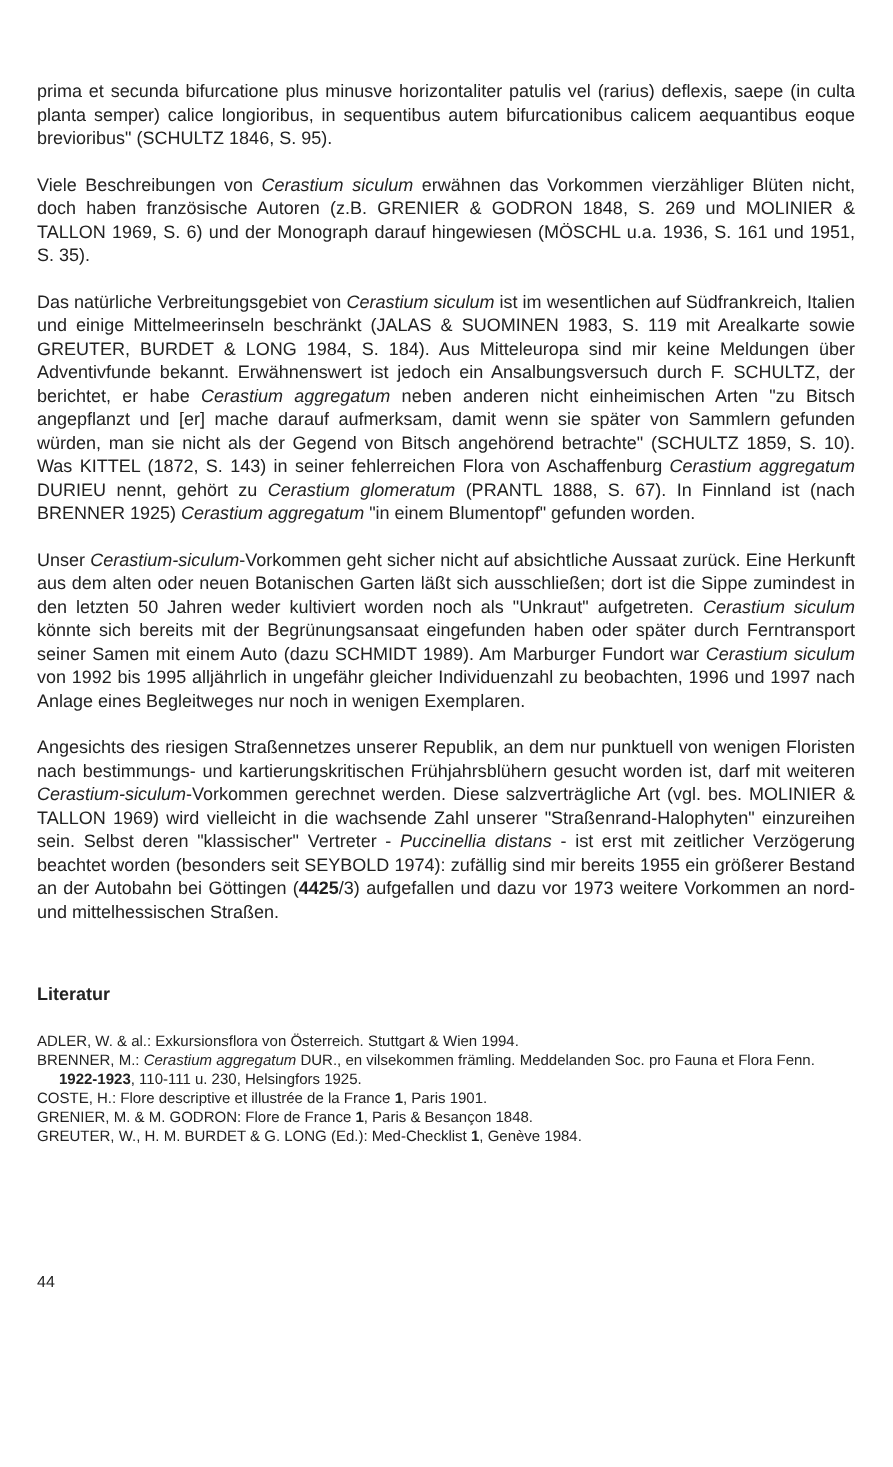prima et secunda bifurcatione plus minusve horizontaliter patulis vel (rarius) deflexis, saepe (in culta planta semper) calice longioribus, in sequentibus autem bifurcationibus calicem aequantibus eoque brevioribus" (SCHULTZ 1846, S. 95).
Viele Beschreibungen von Cerastium siculum erwähnen das Vorkommen vierzähliger Blüten nicht, doch haben französische Autoren (z.B. GRENIER & GODRON 1848, S. 269 und MOLINIER & TALLON 1969, S. 6) und der Monograph darauf hingewiesen (MÖSCHL u.a. 1936, S. 161 und 1951, S. 35).
Das natürliche Verbreitungsgebiet von Cerastium siculum ist im wesentlichen auf Südfrankreich, Italien und einige Mittelmeerinseln beschränkt (JALAS & SUOMINEN 1983, S. 119 mit Arealkarte sowie GREUTER, BURDET & LONG 1984, S. 184). Aus Mitteleuropa sind mir keine Meldungen über Adventivfunde bekannt. Erwähnenswert ist jedoch ein Ansalbungsversuch durch F. SCHULTZ, der berichtet, er habe Cerastium aggregatum neben anderen nicht einheimischen Arten "zu Bitsch angepflanzt und [er] mache darauf aufmerksam, damit wenn sie später von Sammlern gefunden würden, man sie nicht als der Gegend von Bitsch angehörend betrachte" (SCHULTZ 1859, S. 10). Was KITTEL (1872, S. 143) in seiner fehlerreichen Flora von Aschaffenburg Cerastium aggregatum DURIEU nennt, gehört zu Cerastium glomeratum (PRANTL 1888, S. 67). In Finnland ist (nach BRENNER 1925) Cerastium aggregatum "in einem Blumentopf" gefunden worden.
Unser Cerastium-siculum-Vorkommen geht sicher nicht auf absichtliche Aussaat zurück. Eine Herkunft aus dem alten oder neuen Botanischen Garten läßt sich ausschließen; dort ist die Sippe zumindest in den letzten 50 Jahren weder kultiviert worden noch als "Unkraut" aufgetreten. Cerastium siculum könnte sich bereits mit der Begrünungsansaat eingefunden haben oder später durch Ferntransport seiner Samen mit einem Auto (dazu SCHMIDT 1989). Am Marburger Fundort war Cerastium siculum von 1992 bis 1995 alljährlich in ungefähr gleicher Individuenzahl zu beobachten, 1996 und 1997 nach Anlage eines Begleitweges nur noch in wenigen Exemplaren.
Angesichts des riesigen Straßennetzes unserer Republik, an dem nur punktuell von wenigen Floristen nach bestimmungs- und kartierungskritischen Frühjahrsblühern gesucht worden ist, darf mit weiteren Cerastium-siculum-Vorkommen gerechnet werden. Diese salzverträgliche Art (vgl. bes. MOLINIER & TALLON 1969) wird vielleicht in die wachsende Zahl unserer "Straßenrand-Halophyten" einzureihen sein. Selbst deren "klassischer" Vertreter - Puccinellia distans - ist erst mit zeitlicher Verzögerung beachtet worden (besonders seit SEYBOLD 1974): zufällig sind mir bereits 1955 ein größerer Bestand an der Autobahn bei Göttingen (4425/3) aufgefallen und dazu vor 1973 weitere Vorkommen an nord- und mittelhessischen Straßen.
Literatur
ADLER, W. & al.: Exkursionsflora von Österreich. Stuttgart & Wien 1994.
BRENNER, M.: Cerastium aggregatum DUR., en vilsekommen främling. Meddelanden Soc. pro Fauna et Flora Fenn. 1922-1923, 110-111 u. 230, Helsingfors 1925.
COSTE, H.: Flore descriptive et illustrée de la France 1, Paris 1901.
GRENIER, M. & M. GODRON: Flore de France 1, Paris & Besançon 1848.
GREUTER, W., H. M. BURDET & G. LONG (Ed.): Med-Checklist 1, Genève 1984.
44